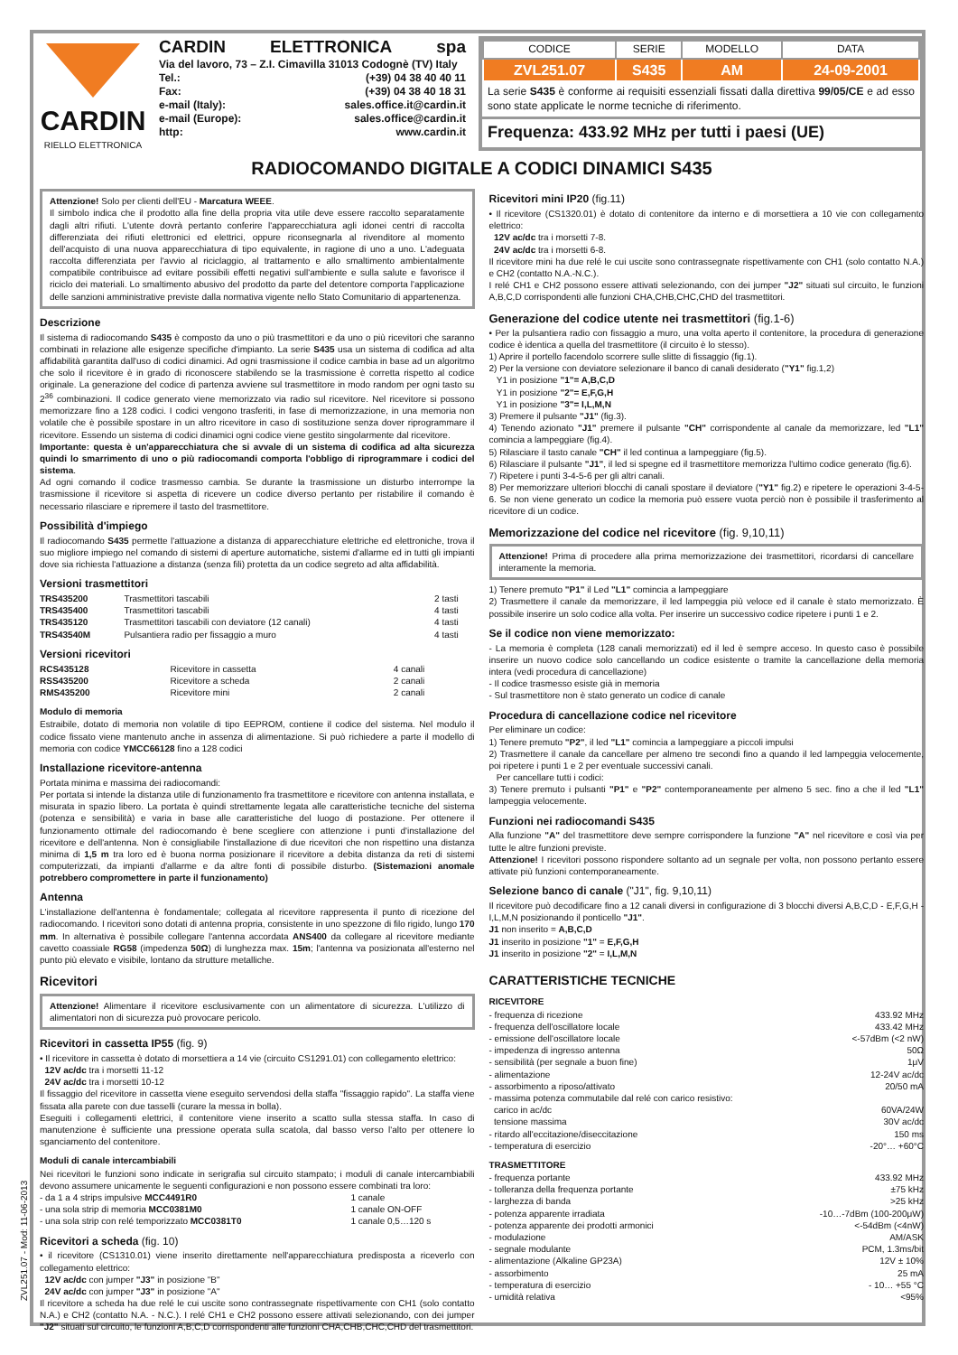CARDIN
RIELLO ELETTRONICA
CARDIN ELETTRONICA spa
Via del lavoro, 73 – Z.I. Cimavilla 31013 Codognè (TV) Italy
Tel.: (+39) 04 38 40 40 11
Fax: (+39) 04 38 40 18 31
e-mail (Italy): sales.office.it@cardin.it
e-mail (Europe): sales.office@cardin.it
http: www.cardin.it
| CODICE | SERIE | MODELLO | DATA |
| --- | --- | --- | --- |
| ZVL251.07 | S435 | AM | 24-09-2001 |
La serie S435 è conforme ai requisiti essenziali fissati dalla direttiva 99/05/CE e ad esso sono state applicate le norme tecniche di riferimento.
Frequenza: 433.92 MHz per tutti i paesi (UE)
RADIOCOMANDO DIGITALE A CODICI DINAMICI S435
Attenzione! Solo per clienti dell'EU - Marcatura WEEE.
Il simbolo indica che il prodotto alla fine della propria vita utile deve essere raccolto separatamente dagli altri rifiuti. L'utente dovrà pertanto conferire l'apparecchiatura agli idonei centri di raccolta differenziata dei rifiuti elettronici ed elettrici, oppure riconsegnarla al rivenditore al momento dell'acquisto di una nuova apparecchiatura di tipo equivalente, in ragione di uno a uno. L'adeguata raccolta differenziata per l'avvio al riciclaggio, al trattamento e allo smaltimento ambientalmente compatibile contribuisce ad evitare possibili effetti negativi sull'ambiente e sulla salute e favorisce il riciclo dei materiali. Lo smaltimento abusivo del prodotto da parte del detentore comporta l'applicazione delle sanzioni amministrative previste dalla normativa vigente nello Stato Comunitario di appartenenza.
Descrizione
Il sistema di radiocomando S435 è composto da uno o più trasmettitori e da uno o più ricevitori che saranno combinati in relazione alle esigenze specifiche d'impianto. La serie S435 usa un sistema di codifica ad alta affidabilità garantita dall'uso di codici dinamici. Ad ogni trasmissione il codice cambia in base ad un algoritmo che solo il ricevitore è in grado di riconoscere stabilendo se la trasmissione è corretta rispetto al codice originale. La generazione del codice di partenza avviene sul trasmettitore in modo random per ogni tasto su 2<sup>36</sup> combinazioni. Il codice generato viene memorizzato via radio sul ricevitore. Nel ricevitore si possono memorizzare fino a 128 codici. I codici vengono trasferiti, in fase di memorizzazione, in una memoria non volatile che è possibile spostare in un altro ricevitore in caso di sostituzione senza dover riprogrammare il ricevitore. Essendo un sistema di codici dinamici ogni codice viene gestito singolarmente dal ricevitore.
Importante: questa è un'apparecchiatura che si avvale di un sistema di codifica ad alta sicurezza quindi lo smarrimento di uno o più radiocomandi comporta l'obbligo di riprogrammare i codici del sistema.
Ad ogni comando il codice trasmesso cambia. Se durante la trasmissione un disturbo interrompe la trasmissione il ricevitore si aspetta di ricevere un codice diverso pertanto per ristabilire il comando è necessario rilasciare e ripremere il tasto del trasmettitore.
Possibilità d'impiego
Il radiocomando S435 permette l'attuazione a distanza di apparecchiature elettriche ed elettroniche, trova il suo migliore impiego nel comando di sistemi di aperture automatiche, sistemi d'allarme ed in tutti gli impianti dove sia richiesta l'attuazione a distanza (senza fili) protetta da un codice segreto ad alta affidabilità.
Versioni trasmettitori
| TRS435200 | Trasmettitori tascabili | 2 tasti |
| TRS435400 | Trasmettitori tascabili | 4 tasti |
| TRS435120 | Trasmettitori tascabili con deviatore (12 canali) | 4 tasti |
| TRS43540M | Pulsantiera radio per fissaggio a muro | 4 tasti |
Versioni ricevitori
| RCS435128 | Ricevitore in cassetta | 4 canali |
| RSS435200 | Ricevitore a scheda | 2 canali |
| RMS435200 | Ricevitore mini | 2 canali |
Modulo di memoria
Estraibile, dotato di memoria non volatile di tipo EEPROM, contiene il codice del sistema. Nel modulo il codice fissato viene mantenuto anche in assenza di alimentazione. Si può richiedere a parte il modello di memoria con codice YMCC66128 fino a 128 codici
Installazione ricevitore-antenna
Portata minima e massima dei radiocomandi:
Per portata si intende la distanza utile di funzionamento fra trasmettitore e ricevitore con antenna installata, e misurata in spazio libero. La portata è quindi strettamente legata alle caratteristiche tecniche del sistema (potenza e sensibilità) e varia in base alle caratteristiche del luogo di postazione. Per ottenere il funzionamento ottimale del radiocomando è bene scegliere con attenzione i punti d'installazione del ricevitore e dell'antenna. Non è consigliabile l'installazione di due ricevitori che non rispettino una distanza minima di 1,5 m tra loro ed è buona norma posizionare il ricevitore a debita distanza da reti di sistemi computerizzati, da impianti d'allarme e da altre fonti di possibile disturbo. (Sistemazioni anomale potrebbero compromettere in parte il funzionamento)
Antenna
L'installazione dell'antenna è fondamentale; collegata al ricevitore rappresenta il punto di ricezione del radiocomando. I ricevitori sono dotati di antenna propria, consistente in uno spezzone di filo rigido, lungo 170 mm. In alternativa è possibile collegare l'antenna accordata ANS400 da collegare al ricevitore mediante cavetto coassiale RG58 (impedenza 50Ω) di lunghezza max. 15m; l'antenna va posizionata all'esterno nel punto più elevato e visibile, lontano da strutture metalliche.
Ricevitori
Attenzione! Alimentare il ricevitore esclusivamente con un alimentatore di sicurezza. L'utilizzo di alimentatori non di sicurezza può provocare pericolo.
Ricevitori in cassetta IP55 (fig. 9)
• Il ricevitore in cassetta è dotato di morsettiera a 14 vie (circuito CS1291.01) con collegamento elettrico:
12V ac/dc tra i morsetti 11-12
24V ac/dc tra i morsetti 10-12
Il fissaggio del ricevitore in cassetta viene eseguito servendosi della staffa "fissaggio rapido". La staffa viene fissata alla parete con due tasselli (curare la messa in bolla).
Eseguiti i collegamenti elettrici, il contenitore viene inserito a scatto sulla stessa staffa. In caso di manutenzione è sufficiente una pressione operata sulla scatola, dal basso verso l'alto per ottenere lo sganciamento del contenitore.
Moduli di canale intercambiabili
Nei ricevitori le funzioni sono indicate in serigrafia sul circuito stampato; i moduli di canale intercambiabili devono assumere unicamente le seguenti configurazioni e non possono essere combinati tra loro:
| - da 1 a 4 strips impulsive MCC4491R0 | 1 canale |
| - una sola strip di memoria MCC0381M0 | 1 canale ON-OFF |
| - una sola strip con relé temporizzato MCC0381T0 | 1 canale 0,5…120 s |
Ricevitori a scheda (fig. 10)
• il ricevitore (CS1310.01) viene inserito direttamente nell'apparecchiatura predisposta a riceverlo con collegamento elettrico:
12V ac/dc con jumper "J3" in posizione "B"
24V ac/dc con jumper "J3" in posizione "A"
Il ricevitore a scheda ha due relé le cui uscite sono contrassegnate rispettivamente con CH1 (solo contatto N.A.) e CH2 (contatto N.A. - N.C.). I relé CH1 e CH2 possono essere attivati selezionando, con dei jumper "J2" situati sul circuito, le funzioni A,B,C,D corrispondenti alle funzioni CHA,CHB,CHC,CHD del trasmettitori.
Ricevitori mini IP20 (fig.11)
• Il ricevitore (CS1320.01) è dotato di contenitore da interno e di morsettiera a 10 vie con collegamento elettrico:
12V ac/dc tra i morsetti 7-8.
24V ac/dc tra i morsetti 6-8.
Il ricevitore mini ha due relé le cui uscite sono contrassegnate rispettivamente con CH1 (solo contatto N.A.) e CH2 (contatto N.A.-N.C.).
I relé CH1 e CH2 possono essere attivati selezionando, con dei jumper "J2" situati sul circuito, le funzioni A,B,C,D corrispondenti alle funzioni CHA,CHB,CHC,CHD del trasmettitori.
Generazione del codice utente nei trasmettitori (fig.1-6)
• Per la pulsantiera radio con fissaggio a muro, una volta aperto il contenitore, la procedura di generazione codice è identica a quella del trasmettitore (il circuito è lo stesso).
1) Aprire il portello facendolo scorrere sulle slitte di fissaggio (fig.1).
2) Per la versione con deviatore selezionare il banco di canali desiderato ("Y1" fig.1,2)
Y1 in posizione "1"= A,B,C,D
Y1 in posizione "2"= E,F,G,H
Y1 in posizione "3"= I,L,M,N
3) Premere il pulsante "J1" (fig.3).
4) Tenendo azionato "J1" premere il pulsante "CH" corrispondente al canale da memorizzare, led "L1" comincia a lampeggiare (fig.4).
5) Rilasciare il tasto canale "CH" il led continua a lampeggiare (fig.5).
6) Rilasciare il pulsante "J1", il led si spegne ed il trasmettitore memorizza l'ultimo codice generato (fig.6).
7) Ripetere i punti 3-4-5-6 per gli altri canali.
8) Per memorizzare ulteriori blocchi di canali spostare il deviatore ("Y1" fig.2) e ripetere le operazioni 3-4-5-6. Se non viene generato un codice la memoria può essere vuota perciò non è possibile il trasferimento al ricevitore di un codice.
Memorizzazione del codice nel ricevitore (fig. 9,10,11)
Attenzione! Prima di procedere alla prima memorizzazione dei trasmettitori, ricordarsi di cancellare interamente la memoria.
1) Tenere premuto "P1" il Led "L1" comincia a lampeggiare
2) Trasmettere il canale da memorizzare, il led lampeggia più veloce ed il canale è stato memorizzato. È possibile inserire un solo codice alla volta. Per inserire un successivo codice ripetere i punti 1 e 2.
Se il codice non viene memorizzato:
- La memoria è completa (128 canali memorizzati) ed il led è sempre acceso. In questo caso è possibile inserire un nuovo codice solo cancellando un codice esistente o tramite la cancellazione della memoria intera (vedi procedura di cancellazione)
- Il codice trasmesso esiste già in memoria
- Sul trasmettitore non è stato generato un codice di canale
Procedura di cancellazione codice nel ricevitore
Per eliminare un codice:
1) Tenere premuto "P2", il led "L1" comincia a lampeggiare a piccoli impulsi
2) Trasmettere il canale da cancellare per almeno tre secondi fino a quando il led lampeggia velocemente, poi ripetere i punti 1 e 2 per eventuale successivi canali.
Per cancellare tutti i codici:
3) Tenere premuto i pulsanti "P1" e "P2" contemporaneamente per almeno 5 sec. fino a che il led "L1" lampeggia velocemente.
Funzioni nei radiocomandi S435
Alla funzione "A" del trasmettitore deve sempre corrispondere la funzione "A" nel ricevitore e così via per tutte le altre funzioni previste.
Attenzione! I ricevitori possono rispondere soltanto ad un segnale per volta, non possono pertanto essere attivate più funzioni contemporaneamente.
Selezione banco di canale ("J1", fig. 9,10,11)
Il ricevitore può decodificare fino a 12 canali diversi in configurazione di 3 blocchi diversi A,B,C,D - E,F,G,H - I,L,M,N posizionando il ponticello "J1".
J1 non inserito = A,B,C,D
J1 inserito in posizione "1" = E,F,G,H
J1 inserito in posizione "2" = I,L,M,N
CARATTERISTICHE TECNICHE
RICEVITORE
| - frequenza di ricezione | 433.92 MHz |
| - frequenza dell'oscillatore locale | 433.42 MHz |
| - emissione dell'oscillatore locale | <-57dBm (<2 nW) |
| - impedenza di ingresso antenna | 50Ω |
| - sensibilità (per segnale a buon fine) | 1μV |
| - alimentazione | 12-24V ac/dc |
| - assorbimento a riposo/attivato | 20/50 mA |
| - massima potenza commutabile dal relé con carico resistivo: | |
| carico in ac/dc | 60VA/24W |
| tensione massima | 30V ac/dc |
| - ritardo all'eccitazione/diseccitazione | 150 ms |
| - temperatura di esercizio | -20°… +60°C |
TRASMETTITORE
| - frequenza portante | 433.92 MHz |
| - tolleranza della frequenza portante | ±75 kHz |
| - larghezza di banda | >25 kHz |
| - potenza apparente irradiata | -10…-7dBm (100-200μW) |
| - potenza apparente dei prodotti armonici | <-54dBm (<4nW) |
| - modulazione | AM/ASK |
| - segnale modulante | PCM, 1.3ms/bit |
| - alimentazione (Alkaline GP23A) | 12V ± 10% |
| - assorbimento | 25 mA |
| - temperatura di esercizio | - 10… +55 °C |
| - umidità relativa | <95% |
ZVL251.07 - Mod: 11-06-2013